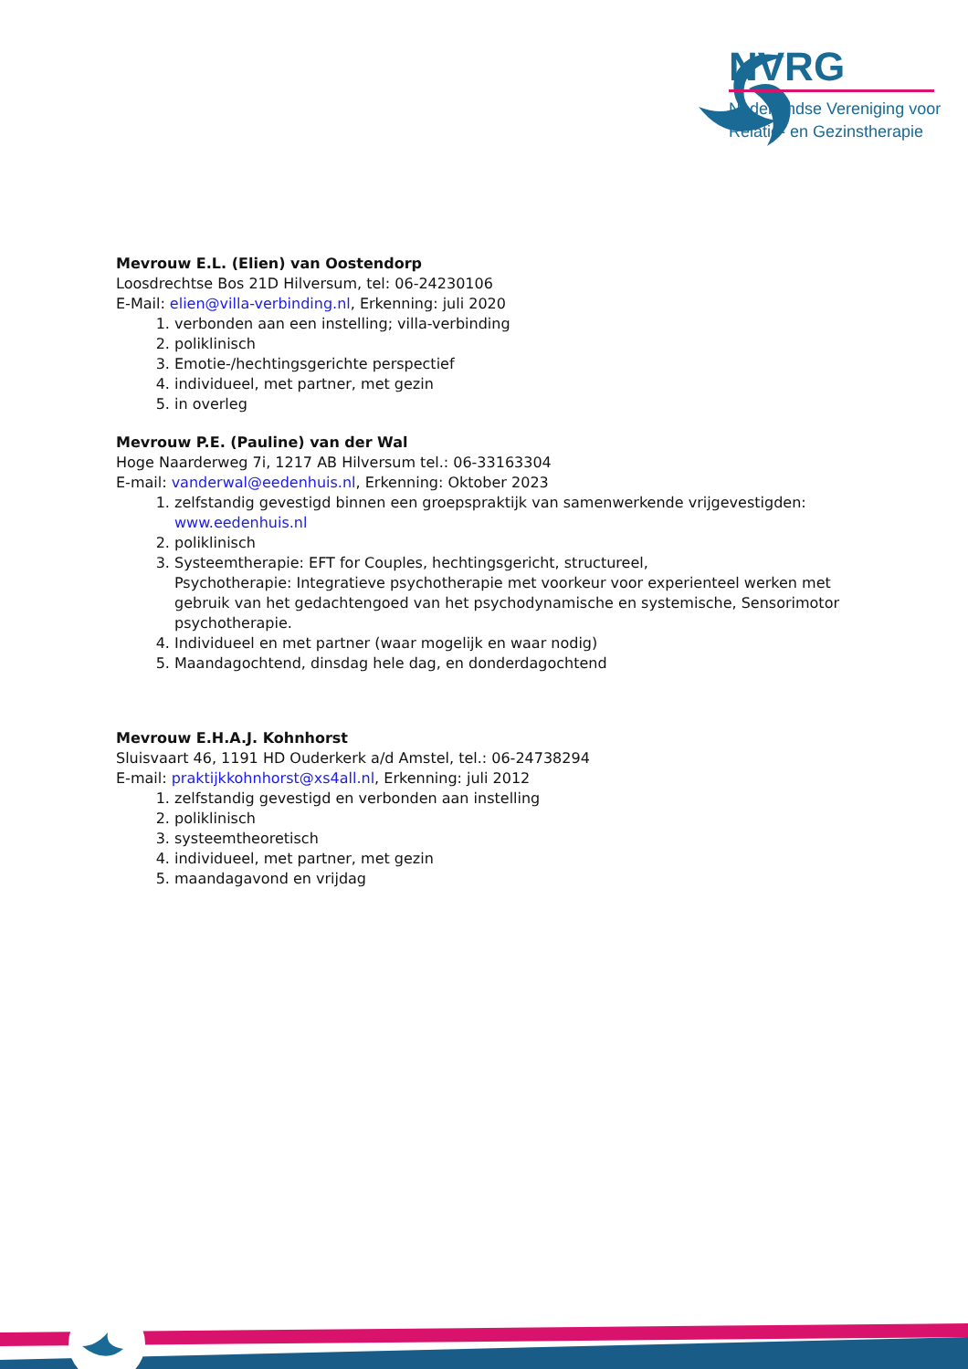NVRG
Nederlandse Vereniging voor
Relatie- en Gezinstherapie
Mevrouw E.L. (Elien) van Oostendorp
Loosdrechtse Bos 21D Hilversum, tel: 06-24230106
E-Mail: elien@villa-verbinding.nl, Erkenning: juli 2020
1. verbonden aan een instelling; villa-verbinding
2. poliklinisch
3. Emotie-/hechtingsgerichte perspectief
4. individueel, met partner, met gezin
5. in overleg
Mevrouw P.E. (Pauline) van der Wal
Hoge Naarderweg 7i, 1217 AB Hilversum tel.: 06-33163304
E-mail: vanderwal@eedenhuis.nl, Erkenning: Oktober 2023
1. zelfstandig gevestigd binnen een groepspraktijk van samenwerkende vrijgevestigden: www.eedenhuis.nl
2. poliklinisch
3. Systeemtherapie: EFT for Couples, hechtingsgericht, structureel,
Psychotherapie: Integratieve psychotherapie met voorkeur voor experienteel werken met gebruik van het gedachtengoed van het psychodynamische en systemische, Sensorimotor psychotherapie.
4. Individueel en met partner (waar mogelijk en waar nodig)
5. Maandagochtend, dinsdag hele dag, en donderdagochtend
Mevrouw E.H.A.J. Kohnhorst
Sluisvaart 46, 1191 HD Ouderkerk a/d Amstel, tel.: 06-24738294
E-mail: praktijkkohnhorst@xs4all.nl, Erkenning: juli 2012
1. zelfstandig gevestigd en verbonden aan instelling
2. poliklinisch
3. systeemtheoretisch
4. individueel, met partner, met gezin
5. maandagavond en vrijdag